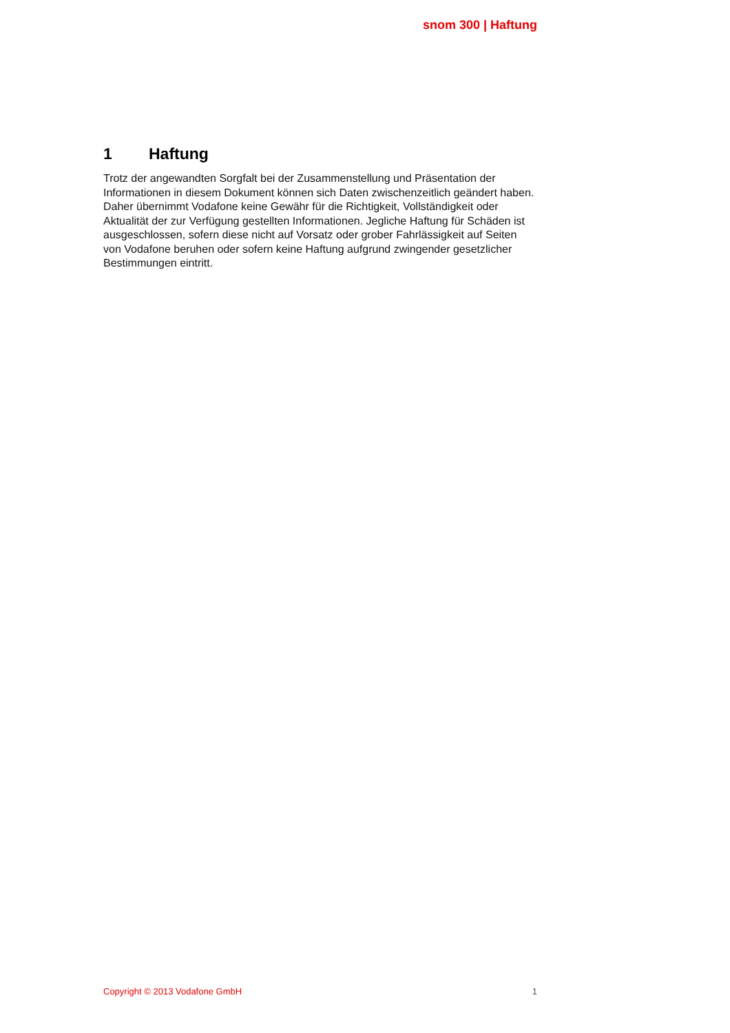snom 300 | Haftung
1 Haftung
Trotz der angewandten Sorgfalt bei der Zusammenstellung und Präsentation der Informationen in diesem Dokument können sich Daten zwischenzeitlich geändert haben. Daher übernimmt Vodafone keine Gewähr für die Richtigkeit, Vollständigkeit oder Aktualität der zur Verfügung gestellten Informationen. Jegliche Haftung für Schäden ist ausgeschlossen, sofern diese nicht auf Vorsatz oder grober Fahrlässigkeit auf Seiten von Vodafone beruhen oder sofern keine Haftung aufgrund zwingender gesetzlicher Bestimmungen eintritt.
Copyright © 2013 Vodafone GmbH 1